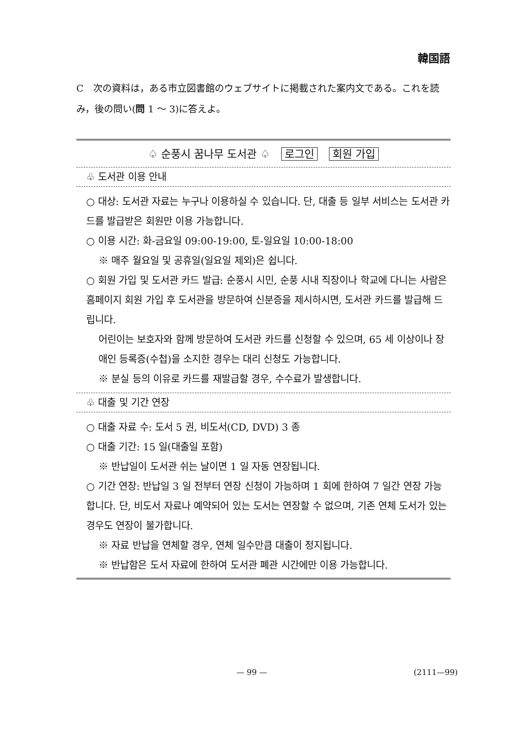韓国語
C　次の資料は，ある市立図書館のウェブサイトに掲載された案内文である。これを読み，後の問い(問 1 ～ 3)に答えよ。
♤ 순풍시 꿈나무 도서관 ♤ 로그인 회원 가입
♧ 도서관 이용 안내
○ 대상: 도서관 자료는 누구나 이용하실 수 있습니다. 단, 대출 등 일부 서비스는 도서관 카드를 발급받은 회원만 이용 가능합니다.
○ 이용 시간: 화-금요일 09:00-19:00, 토-일요일 10:00-18:00
※ 매주 월요일 및 공휴일(일요일 제외)은 쉽니다.
○ 회원 가입 및 도서관 카드 발급: 순풍시 시민, 순풍 시내 직장이나 학교에 다니는 사람은 홈페이지 회원 가입 후 도서관을 방문하여 신분증을 제시하시면, 도서관 카드를 발급해 드립니다.
어린이는 보호자와 함께 방문하여 도서관 카드를 신청할 수 있으며, 65 세 이상이나 장애인 등록증(수첩)을 소지한 경우는 대리 신청도 가능합니다.
※ 분실 등의 이유로 카드를 재발급할 경우, 수수료가 발생합니다.
♧ 대출 및 기간 연장
○ 대출 자료 수: 도서 5 권, 비도서(CD, DVD) 3 종
○ 대출 기간: 15 일(대출일 포함)
※ 반납일이 도서관 쉬는 날이면 1 일 자동 연장됩니다.
○ 기간 연장: 반납일 3 일 전부터 연장 신청이 가능하며 1 회에 한하여 7 일간 연장 가능합니다. 단, 비도서 자료나 예약되어 있는 도서는 연장할 수 없으며, 기존 연체 도서가 있는 경우도 연장이 불가합니다.
※ 자료 반납을 연체할 경우, 연체 일수만큼 대출이 정지됩니다.
※ 반납함은 도서 자료에 한하여 도서관 폐관 시간에만 이용 가능합니다.
— 99 — (2111—99)